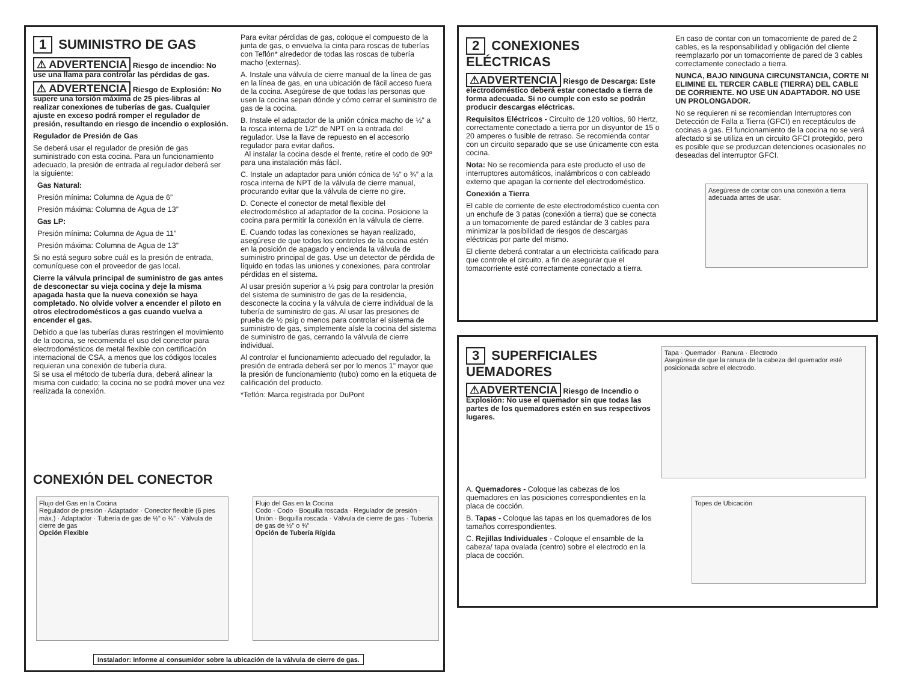1 SUMINISTRO DE GAS
⚠ ADVERTENCIA Riesgo de incendio: No use una llama para controlar las pérdidas de gas.
⚠ ADVERTENCIA Riesgo de Explosión: No supere una torsión máxima de 25 pies-libras al realizar conexiones de tuberías de gas. Cualquier ajuste en exceso podrá romper el regulador de presión, resultando en riesgo de incendio o explosión.
Regulador de Presión de Gas
Se deberá usar el regulador de presión de gas suministrado con esta cocina. Para un funcionamiento adecuado, la presión de entrada al regulador deberá ser la siguiente:
Gas Natural:
Presión mínima: Columna de Agua de 6”
Presión máxima: Columna de Agua de 13”
Gas LP:
Presión mínima: Columna de Agua de 11”
Presión máxima: Columna de Agua de 13”
Si no está seguro sobre cuál es la presión de entrada, comuníquese con el proveedor de gas local.
Cierre la válvula principal de suministro de gas antes de desconectar su vieja cocina y deje la misma apagada hasta que la nueva conexión se haya completado. No olvide volver a encender el piloto en otros electrodomésticos a gas cuando vuelva a encender el gas.
Debido a que las tuberías duras restringen el movimiento de la cocina, se recomienda el uso del conector para electrodomésticos de metal flexible con certificación internacional de CSA, a menos que los códigos locales requieran una conexión de tubería dura.
Si se usa el método de tubería dura, deberá alinear la misma con cuidado; la cocina no se podrá mover una vez realizada la conexión.
Para evitar pérdidas de gas, coloque el compuesto de la junta de gas, o envuelva la cinta para roscas de tuberías con Teflón* alrededor de todas las roscas de tubería macho (externas).
A. Instale una válvula de cierre manual de la línea de gas en la línea de gas, en una ubicación de fácil acceso fuera de la cocina. Asegúrese de que todas las personas que usen la cocina sepan dónde y cómo cerrar el suministro de gas de la cocina.
B. Instale el adaptador de la unión cónica macho de ½” a la rosca interna de 1/2” de NPT en la entrada del regulador. Use la llave de repuesto en el accesorio regulador para evitar daños.
Al instalar la cocina desde el frente, retire el codo de 90º para una instalación más fácil.
C. Instale un adaptador para unión cónica de ½” o ¾” a la rosca interna de NPT de la válvula de cierre manual, procurando evitar que la válvula de cierre no gire.
D. Conecte el conector de metal flexible del electrodoméstico al adaptador de la cocina. Posicione la cocina para permitir la conexión en la válvula de cierre.
E. Cuando todas las conexiones se hayan realizado, asegúrese de que todos los controles de la cocina estén en la posición de apagado y encienda la válvula de suministro principal de gas. Use un detector de pérdida de líquido en todas las uniones y conexiones, para controlar pérdidas en el sistema.
Al usar presión superior a ½ psig para controlar la presión del sistema de suministro de gas de la residencia, desconecte la cocina y la válvula de cierre individual de la tubería de suministro de gas. Al usar las presiones de prueba de ½ psig o menos para controlar el sistema de suministro de gas, simplemente aísle la cocina del sistema de suministro de gas, cerrando la válvula de cierre individual.
Al controlar el funcionamiento adecuado del regulador, la presión de entrada deberá ser por lo menos 1” mayor que la presión de funcionamiento (tubo) como en la etiqueta de calificación del producto.
*Teflón: Marca registrada por DuPont
CONEXIÓN DEL CONECTOR
Flujo del Gas en la Cocina
Regulador de presión · Adaptador · Conector flexible (6 pies máx.) · Adaptador · Tubería de gas de ½” o ¾” · Válvula de cierre de gas
Opción Flexible
Flujo del Gas en la Cocina
Codo · Codo · Boquilla roscada · Regulador de presión · Unión · Boquilla roscada · Válvula de cierre de gas · Tubería de gas de ½” o ¾”
Opción de Tubería Rígida
Instalador: Informe al consumidor sobre la ubicación de la válvula de cierre de gas.
2 CONEXIONES ELÉCTRICAS
⚠ADVERTENCIA Riesgo de Descarga: Este electrodoméstico deberá estar conectado a tierra de forma adecuada. Si no cumple con esto se podrán producir descargas eléctricas.
Requisitos Eléctricos - Circuito de 120 voltios, 60 Hertz, correctamente conectado a tierra por un disyuntor de 15 o 20 amperes o fusible de retraso. Se recomienda contar con un circuito separado que se use únicamente con esta cocina.
Nota: No se recomienda para este producto el uso de interruptores automáticos, inalámbricos o con cableado externo que apagan la corriente del electrodoméstico.
Conexión a Tierra
El cable de corriente de este electrodoméstico cuenta con un enchufe de 3 patas (conexión a tierra) que se conecta a un tomacorriente de pared estándar de 3 cables para minimizar la posibilidad de riesgos de descargas eléctricas por parte del mismo.
El cliente deberá contratar a un electricista calificado para que controle el circuito, a fin de asegurar que el tomacorriente esté correctamente conectado a tierra.
En caso de contar con un tomacorriente de pared de 2 cables, es la responsabilidad y obligación del cliente reemplazarlo por un tomacorriente de pared de 3 cables correctamente conectado a tierra.
NUNCA, BAJO NINGUNA CIRCUNSTANCIA, CORTE NI ELIMINE EL TERCER CABLE (TIERRA) DEL CABLE DE CORRIENTE. NO USE UN ADAPTADOR. NO USE UN PROLONGADOR.
No se requieren ni se recomiendan Interruptores con Detección de Falla a Tierra (GFCI) en receptáculos de cocinas a gas. El funcionamiento de la cocina no se verá afectado si se utiliza en un circuito GFCI protegido, pero es posible que se produzcan detenciones ocasionales no deseadas del interruptor GFCI.
Asegúrese de contar con una conexión a tierra adecuada antes de usar.
3 SUPERFICIALES UEMADORES
⚠ADVERTENCIA Riesgo de Incendio o Explosión: No use el quemador sin que todas las partes de los quemadores estén en sus respectivos lugares.
A. Quemadores - Coloque las cabezas de los quemadores en las posiciones correspondientes en la placa de cocción.
B. Tapas - Coloque las tapas en los quemadores de los tamaños correspondientes.
C. Rejillas Individuales - Coloque el ensamble de la cabeza/ tapa ovalada (centro) sobre el electrodo en la placa de cocción.
Tapa · Quemador · Ranura · Electrodo
Asegúrese de que la ranura de la cabeza del quemador esté posicionada sobre el electrodo.
Topes de Ubicación